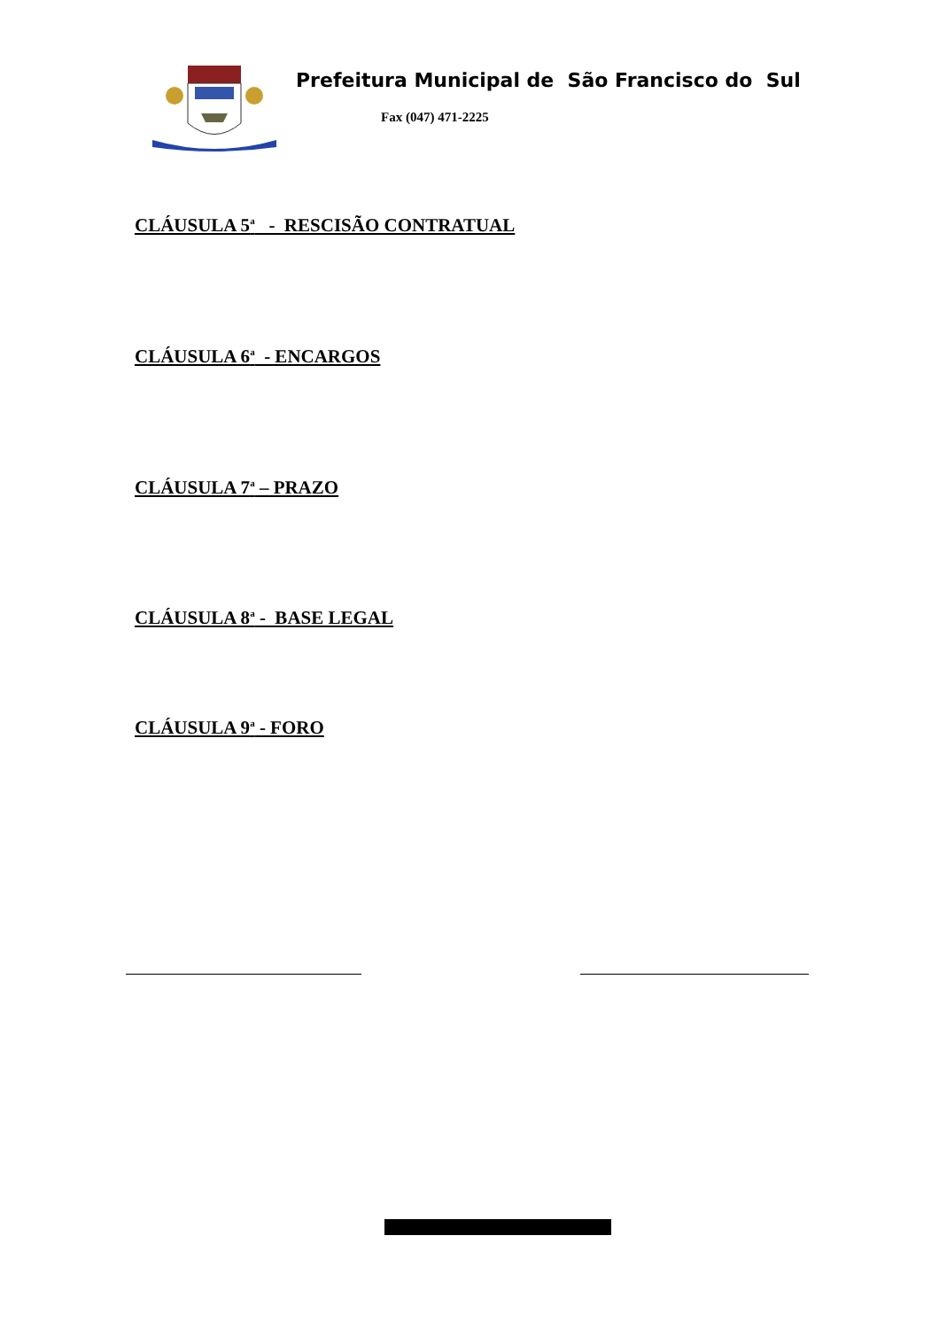Prefeitura Municipal de São Francisco do Sul
Fax (047) 471-2225
CLÁUSULA 5<sup>a</sup> - RESCISÃO CONTRATUAL
CLÁUSULA 6<sup>a</sup> - ENCARGOS
CLÁUSULA 7<sup>a</sup> – PRAZO
CLÁUSULA 8<sup>a</sup> - BASE LEGAL
CLÁUSULA 9<sup>a</sup> - FORO